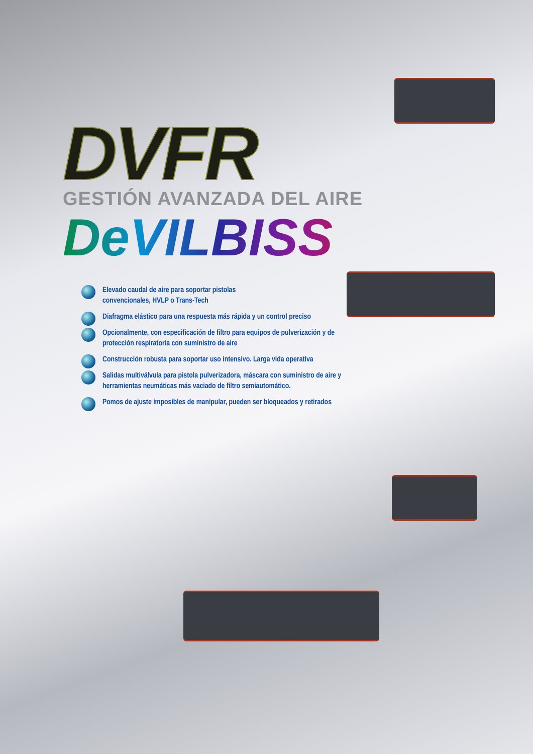DVFR
GESTIÓN AVANZADA DEL AIRE
DeVILBISS
Elevado caudal de aire para soportar pistolas
convencionales, HVLP o Trans-Tech
Diafragma elástico para una respuesta más rápida y un control preciso
Opcionalmente, con especificación de filtro para equipos de pulverización y de protección respiratoria con suministro de aire
Construcción robusta para soportar uso intensivo. Larga vida operativa
Salidas multiválvula para pistola pulverizadora, máscara con suministro de aire y herramientas neumáticas más vaciado de filtro semiautomático.
Pomos de ajuste imposibles de manipular, pueden ser bloqueados y retirados